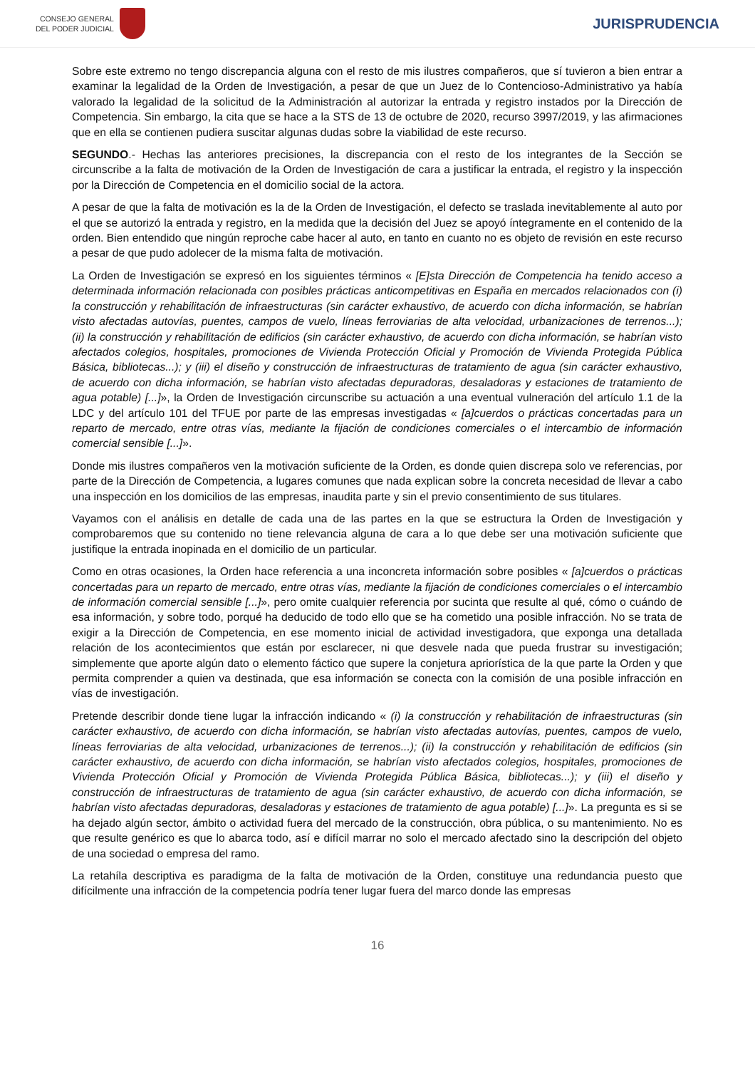CONSEJO GENERAL
DEL PODER JUDICIAL
JURISPRUDENCIA
Sobre este extremo no tengo discrepancia alguna con el resto de mis ilustres compañeros, que sí tuvieron a bien entrar a examinar la legalidad de la Orden de Investigación, a pesar de que un Juez de lo Contencioso-Administrativo ya había valorado la legalidad de la solicitud de la Administración al autorizar la entrada y registro instados por la Dirección de Competencia. Sin embargo, la cita que se hace a la STS de 13 de octubre de 2020, recurso 3997/2019, y las afirmaciones que en ella se contienen pudiera suscitar algunas dudas sobre la viabilidad de este recurso.
SEGUNDO.- Hechas las anteriores precisiones, la discrepancia con el resto de los integrantes de la Sección se circunscribe a la falta de motivación de la Orden de Investigación de cara a justificar la entrada, el registro y la inspección por la Dirección de Competencia en el domicilio social de la actora.
A pesar de que la falta de motivación es la de la Orden de Investigación, el defecto se traslada inevitablemente al auto por el que se autorizó la entrada y registro, en la medida que la decisión del Juez se apoyó íntegramente en el contenido de la orden. Bien entendido que ningún reproche cabe hacer al auto, en tanto en cuanto no es objeto de revisión en este recurso a pesar de que pudo adolecer de la misma falta de motivación.
La Orden de Investigación se expresó en los siguientes términos « [E]sta Dirección de Competencia ha tenido acceso a determinada información relacionada con posibles prácticas anticompetitivas en España en mercados relacionados con (i) la construcción y rehabilitación de infraestructuras (sin carácter exhaustivo, de acuerdo con dicha información, se habrían visto afectadas autovías, puentes, campos de vuelo, líneas ferroviarias de alta velocidad, urbanizaciones de terrenos...); (ii) la construcción y rehabilitación de edificios (sin carácter exhaustivo, de acuerdo con dicha información, se habrían visto afectados colegios, hospitales, promociones de Vivienda Protección Oficial y Promoción de Vivienda Protegida Pública Básica, bibliotecas...); y (iii) el diseño y construcción de infraestructuras de tratamiento de agua (sin carácter exhaustivo, de acuerdo con dicha información, se habrían visto afectadas depuradoras, desaladoras y estaciones de tratamiento de agua potable) [...]», la Orden de Investigación circunscribe su actuación a una eventual vulneración del artículo 1.1 de la LDC y del artículo 101 del TFUE por parte de las empresas investigadas « [a]cuerdos o prácticas concertadas para un reparto de mercado, entre otras vías, mediante la fijación de condiciones comerciales o el intercambio de información comercial sensible [...]».
Donde mis ilustres compañeros ven la motivación suficiente de la Orden, es donde quien discrepa solo ve referencias, por parte de la Dirección de Competencia, a lugares comunes que nada explican sobre la concreta necesidad de llevar a cabo una inspección en los domicilios de las empresas, inaudita parte y sin el previo consentimiento de sus titulares.
Vayamos con el análisis en detalle de cada una de las partes en la que se estructura la Orden de Investigación y comprobaremos que su contenido no tiene relevancia alguna de cara a lo que debe ser una motivación suficiente que justifique la entrada inopinada en el domicilio de un particular.
Como en otras ocasiones, la Orden hace referencia a una inconcreta información sobre posibles « [a]cuerdos o prácticas concertadas para un reparto de mercado, entre otras vías, mediante la fijación de condiciones comerciales o el intercambio de información comercial sensible [...]», pero omite cualquier referencia por sucinta que resulte al qué, cómo o cuándo de esa información, y sobre todo, porqué ha deducido de todo ello que se ha cometido una posible infracción. No se trata de exigir a la Dirección de Competencia, en ese momento inicial de actividad investigadora, que exponga una detallada relación de los acontecimientos que están por esclarecer, ni que desvele nada que pueda frustrar su investigación; simplemente que aporte algún dato o elemento fáctico que supere la conjetura apriorística de la que parte la Orden y que permita comprender a quien va destinada, que esa información se conecta con la comisión de una posible infracción en vías de investigación.
Pretende describir donde tiene lugar la infracción indicando « (i) la construcción y rehabilitación de infraestructuras (sin carácter exhaustivo, de acuerdo con dicha información, se habrían visto afectadas autovías, puentes, campos de vuelo, líneas ferroviarias de alta velocidad, urbanizaciones de terrenos...); (ii) la construcción y rehabilitación de edificios (sin carácter exhaustivo, de acuerdo con dicha información, se habrían visto afectados colegios, hospitales, promociones de Vivienda Protección Oficial y Promoción de Vivienda Protegida Pública Básica, bibliotecas...); y (iii) el diseño y construcción de infraestructuras de tratamiento de agua (sin carácter exhaustivo, de acuerdo con dicha información, se habrían visto afectadas depuradoras, desaladoras y estaciones de tratamiento de agua potable) [...]». La pregunta es si se ha dejado algún sector, ámbito o actividad fuera del mercado de la construcción, obra pública, o su mantenimiento. No es que resulte genérico es que lo abarca todo, así e difícil marrar no solo el mercado afectado sino la descripción del objeto de una sociedad o empresa del ramo.
La retahíla descriptiva es paradigma de la falta de motivación de la Orden, constituye una redundancia puesto que difícilmente una infracción de la competencia podría tener lugar fuera del marco donde las empresas
16